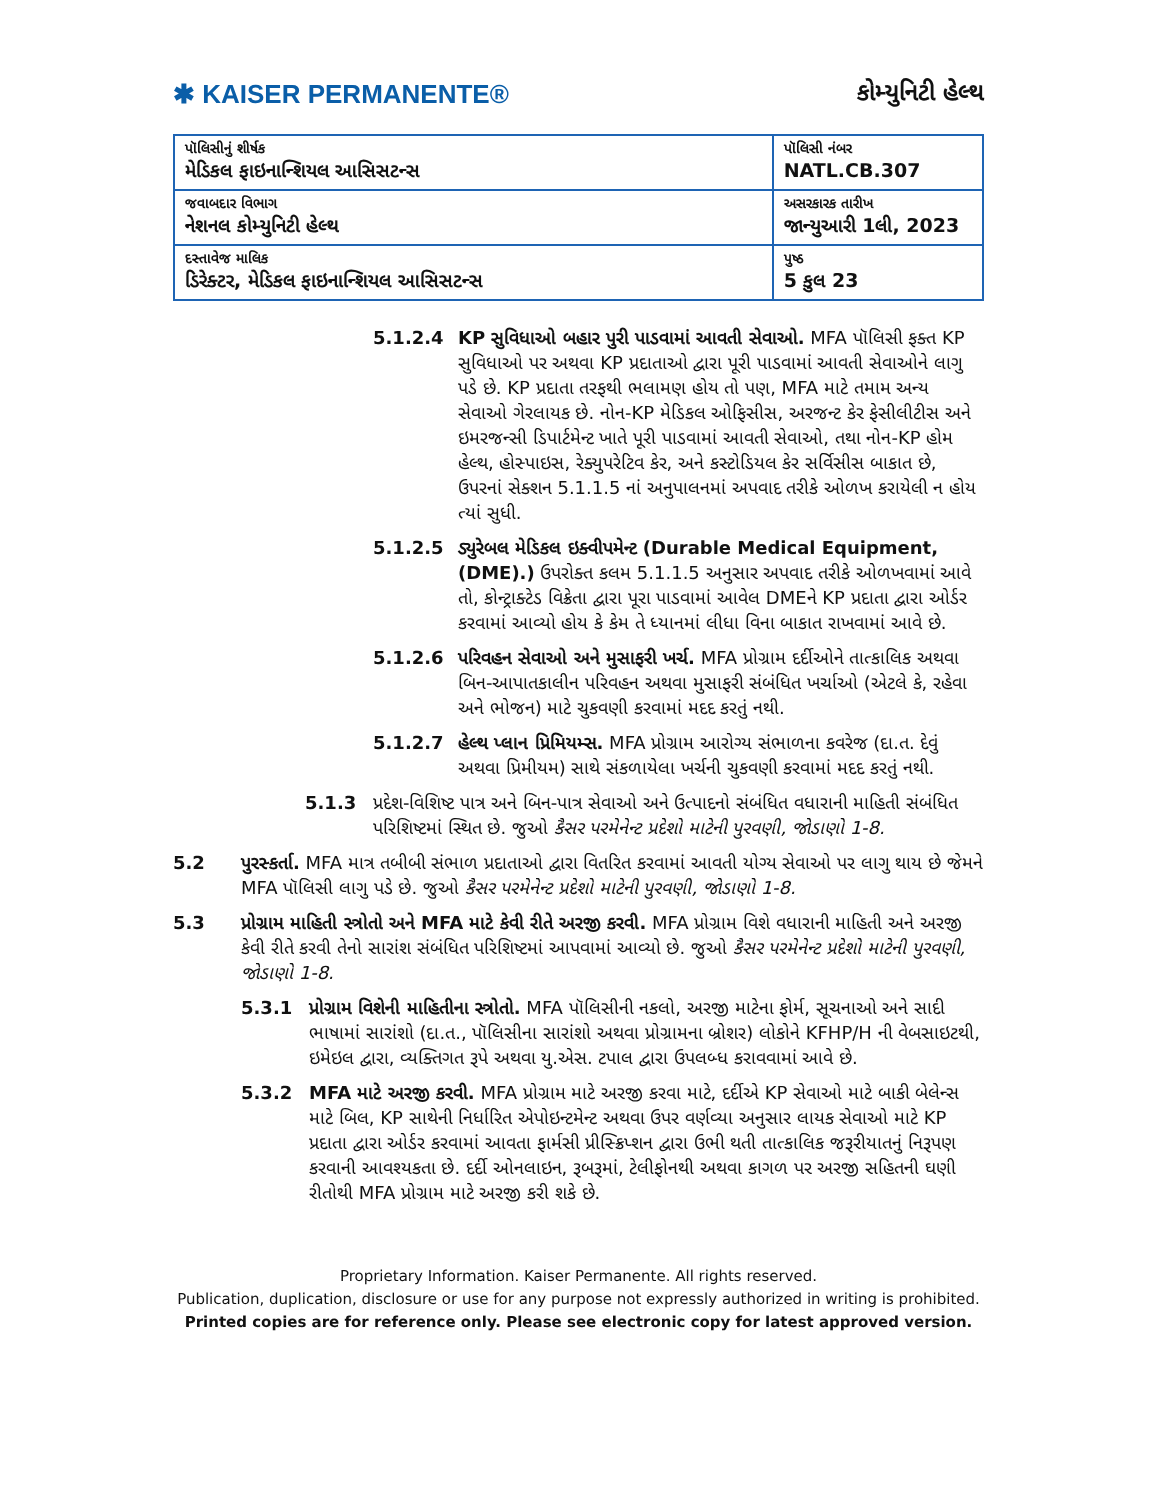✱ KAISER PERMANENTE®
કોમ્યુનિટી હેલ્થ
| પૉલિસીનું શીર્ષક મેડિકલ ફાઇનાન્શિયલ આસિસટન્સ | પૉલિસી નંબર NATL.CB.307 |
| જવાબદાર વિભાગ નેશનલ કોમ્યુનિટી હેલ્થ | અસરકારક તારીખ જાન્યુઆરી 1લી, 2023 |
| દસ્તાવેજ માલિક ડિરેક્ટર, મેડિકલ ફાઇનાન્શિયલ આસિસટન્સ | પુષ્ઠ 5 કુલ 23 |
5.1.2.4 KP સુવિધાઓ બહાર પુરી પાડવામાં આવતી સેવાઓ. MFA પૉલિસી ફક્ત KP સુવિધાઓ પર અથવા KP પ્રદાતાઓ દ્વારા પૂરી પાડવામાં આવતી સેવાઓને લાગુ પડે છે. KP પ્રદાતા તરફથી ભલામણ હોય તો પણ, MFA માટે તમામ અન્ય સેવાઓ ગેરલાયક છે. નોન-KP મેડિકલ ઓફિસીસ, અરજન્ટ કેર ફેસીલીટીસ અને ઇમરજન્સી ડિપાર્ટમેન્ટ ખાતે પૂરી પાડવામાં આવતી સેવાઓ, તથા નોન-KP હોમ હેલ્થ, હોસ્પાઇસ, રેક્યુપરેટિવ કેર, અને કસ્ટોડિયલ કેર સર્વિસીસ બાકાત છે, ઉપરનાં સેક્શન 5.1.1.5 નાં અનુપાલનમાં અપવાદ તરીકે ઓળખ કરાયેલી ન હોય ત્યાં સુધી.
5.1.2.5 ડ્યુરેબલ મેડિકલ ઇક્વીપમેન્ટ (Durable Medical Equipment, (DME).) ઉપરોક્ત કલમ 5.1.1.5 અનુસાર અપવાદ તરીકે ઓળખવામાં આવે તો, કોન્ટ્રાક્ટેડ વિક્રેતા દ્વારા પૂરા પાડવામાં આવેલ DMEને KP પ્રદાતા દ્વારા ઓર્ડર કરવામાં આવ્યો હોય કે કેમ તે ધ્યાનમાં લીધા વિના બાકાત રાખવામાં આવે છે.
5.1.2.6 પરિવહન સેવાઓ અને મુસાફરી ખર્ચ. MFA પ્રોગ્રામ દર્દીઓને તાત્કાલિક અથવા બિન-આપાતકાલીન પરિવહન અથવા મુસાફરી સંબંધિત ખર્ચાઓ (એટલે કે, રહેવા અને ભોજન) માટે ચુકવણી કરવામાં મદદ કરતું નથી.
5.1.2.7 હેલ્થ પ્લાન પ્રિમિયમ્સ. MFA પ્રોગ્રામ આરોગ્ય સંભાળના કવરેજ (દા.ત. દેવું અથવા પ્રિમીયમ) સાથે સંકળાયેલા ખર્ચની ચુકવણી કરવામાં મદદ કરતું નથી.
5.1.3 પ્રદેશ-વિશિષ્ટ પાત્ર અને બિન-પાત્ર સેવાઓ અને ઉત્પાદનો સંબંધિત વધારાની માહિતી સંબંધિત પરિશિષ્ટમાં સ્થિત છે. જુઓ કૈસર પરમેનેન્ટ પ્રદેશો માટેની પુરવણી, જોડાણો 1-8.
5.2 પુરસ્કર્તા. MFA માત્ર તબીબી સંભાળ પ્રદાતાઓ દ્વારા વિતરિત કરવામાં આવતી યોગ્ય સેવાઓ પર લાગુ થાય છે જેમને MFA પૉલિસી લાગુ પડે છે. જુઓ કૈસર પરમેનેન્ટ પ્રદેશો માટેની પુરવણી, જોડાણો 1-8.
5.3 પ્રોગ્રામ માહિતી સ્ત્રોતો અને MFA માટે કેવી રીતે અરજી કરવી. MFA પ્રોગ્રામ વિશે વધારાની માહિતી અને અરજી કેવી રીતે કરવી તેનો સારાંશ સંબંધિત પરિશિષ્ટમાં આપવામાં આવ્યો છે. જુઓ કૈસર પરમેનેન્ટ પ્રદેશો માટેની પુરવણી, જોડાણો 1-8.
5.3.1 પ્રોગ્રામ વિશેની માહિતીના સ્ત્રોતો. MFA પૉલિસીની નકલો, અરજી માટેના ફોર્મ, સૂચનાઓ અને સાદી ભાષામાં સારાંશો (દા.ત., પૉલિસીના સારાંશો અથવા પ્રોગ્રામના બ્રોશર) લોકોને KFHP/H ની વેબસાઇટથી, ઇમેઇલ દ્વારા, વ્યક્તિગત રૂપે અથવા યુ.એસ. ટપાલ દ્વારા ઉપલબ્ધ કરાવવામાં આવે છે.
5.3.2 MFA માટે અરજી કરવી. MFA પ્રોગ્રામ માટે અરજી કરવા માટે, દર્દીએ KP સેવાઓ માટે બાકી બેલેન્સ માટે બિલ, KP સાથેની નિર્ધારિત એપોઇન્ટમેન્ટ અથવા ઉપર વર્ણવ્યા અનુસાર લાયક સેવાઓ માટે KP પ્રદાતા દ્વારા ઓર્ડર કરવામાં આવતા ફાર્મસી પ્રીસ્ક્રિપ્શન દ્વારા ઉભી થતી તાત્કાલિક જરૂરીયાતનું નિરૂપણ કરવાની આવશ્યકતા છે. દર્દી ઓનલાઇન, રૂબરૂમાં, ટેલીફોનથી અથવા કાગળ પર અરજી સહિતની ઘણી રીતોથી MFA પ્રોગ્રામ માટે અરજી કરી શકે છે.
Proprietary Information. Kaiser Permanente. All rights reserved.
Publication, duplication, disclosure or use for any purpose not expressly authorized in writing is prohibited.
Printed copies are for reference only. Please see electronic copy for latest approved version.